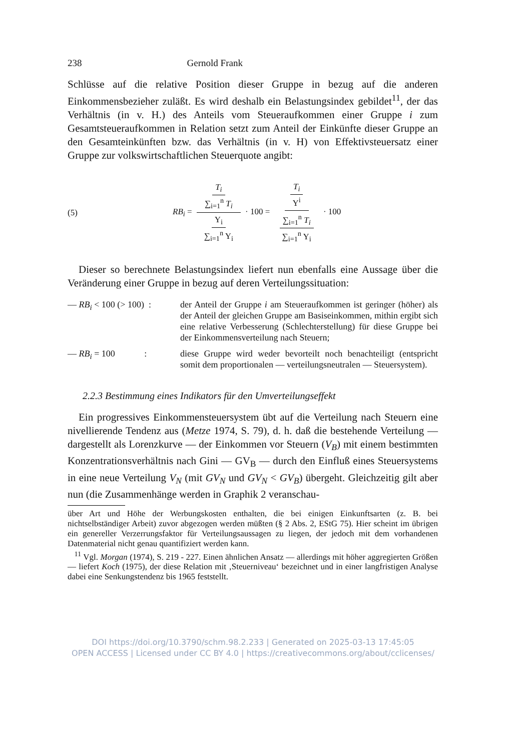238 Gernold Frank
Schlüsse auf die relative Position dieser Gruppe in bezug auf die anderen Einkommensbezieher zuläßt. Es wird deshalb ein Belastungsindex gebildet<sup>11</sup>, der das Verhältnis (in v. H.) des Anteils vom Steueraufkommen einer Gruppe i zum Gesamtsteueraufkommen in Relation setzt zum Anteil der Einkünfte dieser Gruppe an den Gesamteinkünften bzw. das Verhältnis (in v. H) von Effektivsteuersatz einer Gruppe zur volkswirtschaftlichen Steuerquote angibt:
(5) RB<sub>i</sub> = T<sub>i</sub> ∑<sub>i=1</sub><sup>n</sup> T<sub>i</sub> Y<sub>i</sub> ∑<sub>i=1</sub><sup>n</sup> Y<sub>i</sub> · 100 = T<sub>i</sub> Y<sup>i</sup> ∑<sub>i=1</sub><sup>n</sup> T<sub>i</sub> ∑<sub>i=1</sub><sup>n</sup> Y<sub>i</sub> · 100
Dieser so berechnete Belastungsindex liefert nun ebenfalls eine Aussage über die Veränderung einer Gruppe in bezug auf deren Verteilungssituation:
— RB<sub>i</sub> < 100 (> 100) : der Anteil der Gruppe i am Steueraufkommen ist geringer (höher) als der Anteil der gleichen Gruppe am Basiseinkommen, mithin ergibt sich eine relative Verbesserung (Schlechterstellung) für diese Gruppe bei der Einkommensverteilung nach Steuern;
— RB<sub>i</sub> = 100 : diese Gruppe wird weder bevorteilt noch benachteiligt (entspricht somit dem proportionalen — verteilungsneutralen — Steuersystem).
2.2.3 Bestimmung eines Indikators für den Umverteilungseffekt
Ein progressives Einkommensteuersystem übt auf die Verteilung nach Steuern eine nivellierende Tendenz aus (Metze 1974, S. 79), d. h. daß die bestehende Verteilung — dargestellt als Lorenzkurve — der Einkommen vor Steuern (V<sub>B</sub>) mit einem bestimmten Konzentrationsverhältnis nach Gini — GV<sub>B</sub> — durch den Einfluß eines Steuersystems in eine neue Verteilung V<sub>N</sub> (mit GV<sub>N</sub> und GV<sub>N</sub> < GV<sub>B</sub>) übergeht. Gleichzeitig gilt aber nun (die Zusammenhänge werden in Graphik 2 veranschau-
über Art und Höhe der Werbungskosten enthalten, die bei einigen Einkunftsarten (z. B. bei nichtselbständiger Arbeit) zuvor abgezogen werden müßten (§ 2 Abs. 2, EStG 75). Hier scheint im übrigen ein genereller Verzerrungsfaktor für Verteilungsaussagen zu liegen, der jedoch mit dem vorhandenen Datenmaterial nicht genau quantifiziert werden kann.
<sup>11</sup> Vgl. Morgan (1974), S. 219 - 227. Einen ähnlichen Ansatz — allerdings mit höher aggregierten Größen — liefert Koch (1975), der diese Relation mit ‚Steuerniveau‘ bezeichnet und in einer langfristigen Analyse dabei eine Senkungstendenz bis 1965 feststellt.
DOI https://doi.org/10.3790/schm.98.2.233 | Generated on 2025-03-13 17:45:05
OPEN ACCESS | Licensed under CC BY 4.0 | https://creativecommons.org/about/cclicenses/